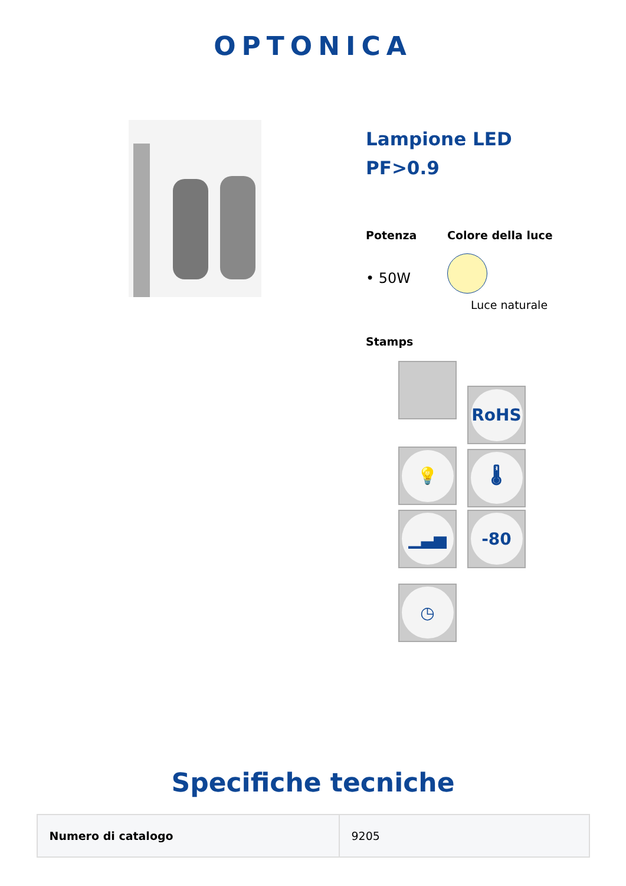OPTONICA
Lampione LED
PF>0.9
Potenza
• 50W
Colore della luce
Luce naturale
Stamps
RoHS 💡 🌡 ▁▃▅ -80 ◷
Specifiche tecniche
| Numero di catalogo | 9205 |